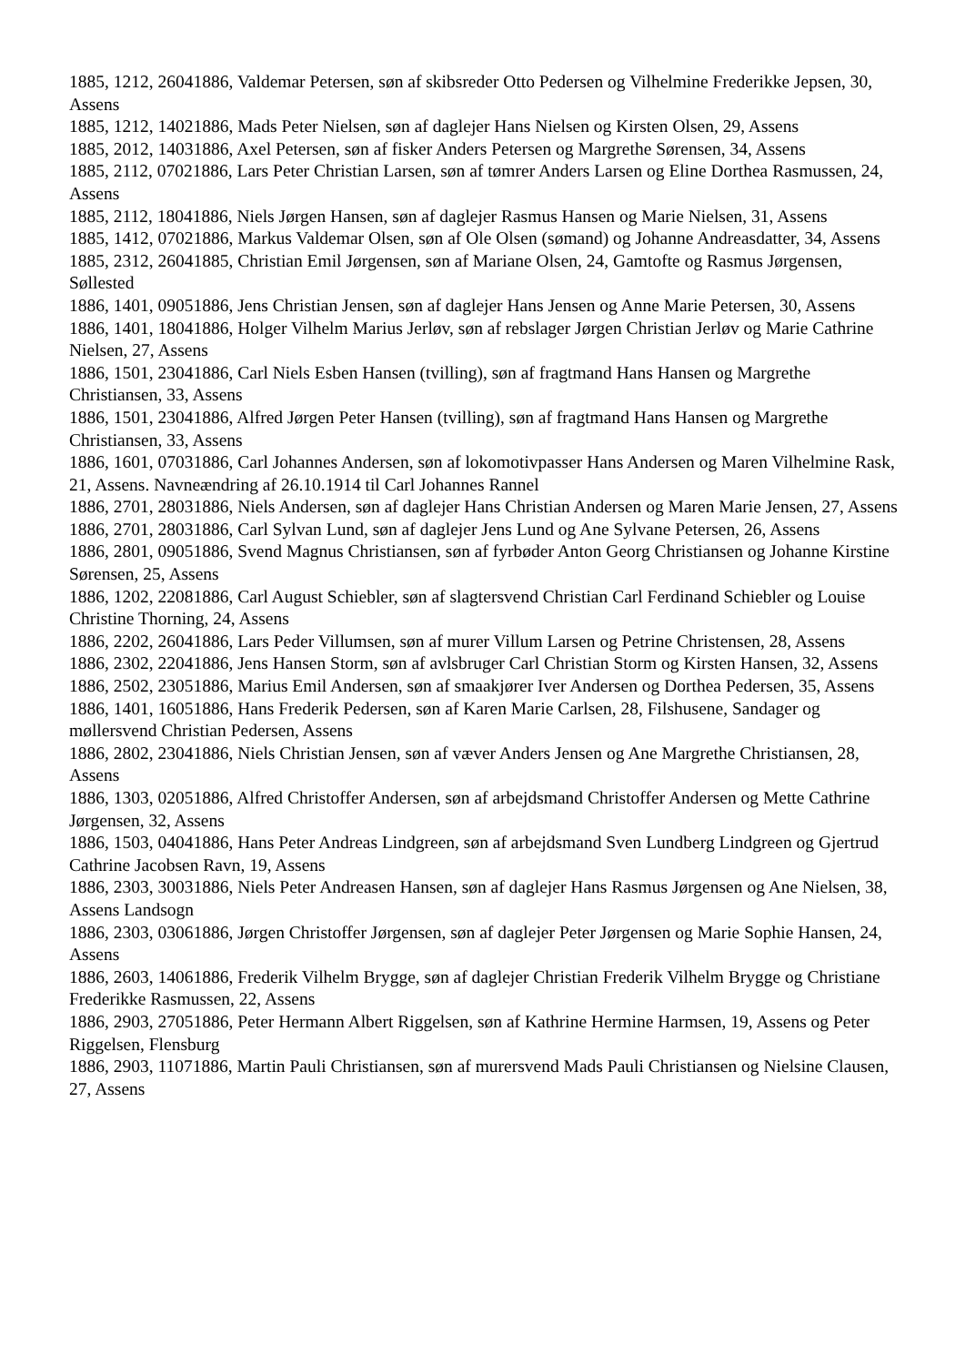1885, 1212, 26041886, Valdemar Petersen, søn af skibsreder Otto Pedersen og Vilhelmine Frederikke Jepsen, 30, Assens
1885, 1212, 14021886, Mads Peter Nielsen, søn af daglejer Hans Nielsen og Kirsten Olsen, 29, Assens
1885, 2012, 14031886, Axel Petersen, søn af fisker Anders Petersen og Margrethe Sørensen, 34, Assens
1885, 2112, 07021886, Lars Peter Christian Larsen, søn af tømrer Anders Larsen og Eline Dorthea Rasmussen, 24, Assens
1885, 2112, 18041886, Niels Jørgen Hansen, søn af daglejer Rasmus Hansen og Marie Nielsen, 31, Assens
1885, 1412, 07021886, Markus Valdemar Olsen, søn af Ole Olsen (sømand) og Johanne Andreasdatter, 34, Assens
1885, 2312, 26041885, Christian Emil Jørgensen, søn af Mariane Olsen, 24, Gamtofte og Rasmus Jørgensen, Søllested
1886, 1401, 09051886, Jens Christian Jensen, søn af daglejer Hans Jensen og Anne Marie Petersen, 30, Assens
1886, 1401, 18041886, Holger Vilhelm Marius Jerløv, søn af rebslager Jørgen Christian Jerløv og Marie Cathrine Nielsen, 27, Assens
1886, 1501, 23041886, Carl Niels Esben Hansen (tvilling), søn af fragtmand Hans Hansen og Margrethe Christiansen, 33, Assens
1886, 1501, 23041886, Alfred Jørgen Peter Hansen (tvilling), søn af fragtmand Hans Hansen og Margrethe Christiansen, 33, Assens
1886, 1601, 07031886, Carl Johannes Andersen, søn af lokomotivpasser Hans Andersen og Maren Vilhelmine Rask, 21, Assens. Navneændring af 26.10.1914 til Carl Johannes Rannel
1886, 2701, 28031886, Niels Andersen, søn af daglejer Hans Christian Andersen og Maren Marie Jensen, 27, Assens
1886, 2701, 28031886, Carl Sylvan Lund, søn af daglejer Jens Lund og Ane Sylvane Petersen, 26, Assens
1886, 2801, 09051886, Svend Magnus Christiansen, søn af fyrbøder Anton Georg Christiansen og Johanne Kirstine Sørensen, 25, Assens
1886, 1202, 22081886, Carl August Schiebler, søn af slagtersvend Christian Carl Ferdinand Schiebler og Louise Christine Thorning, 24, Assens
1886, 2202, 26041886, Lars Peder Villumsen, søn af murer Villum Larsen og Petrine Christensen, 28, Assens
1886, 2302, 22041886, Jens Hansen Storm, søn af avlsbruger Carl Christian Storm og Kirsten Hansen, 32, Assens
1886, 2502, 23051886, Marius Emil Andersen, søn af smaakjører Iver Andersen og Dorthea Pedersen, 35, Assens
1886, 1401, 16051886, Hans Frederik Pedersen, søn af Karen Marie Carlsen, 28, Filshusene, Sandager og møllersvend Christian Pedersen, Assens
1886, 2802, 23041886, Niels Christian Jensen, søn af væver Anders Jensen og Ane Margrethe Christiansen, 28, Assens
1886, 1303, 02051886, Alfred Christoffer Andersen, søn af arbejdsmand Christoffer Andersen og Mette Cathrine Jørgensen, 32, Assens
1886, 1503, 04041886, Hans Peter Andreas Lindgreen, søn af arbejdsmand Sven Lundberg Lindgreen og Gjertrud Cathrine Jacobsen Ravn, 19, Assens
1886, 2303, 30031886, Niels Peter Andreasen Hansen, søn af daglejer Hans Rasmus Jørgensen og Ane Nielsen, 38, Assens Landsogn
1886, 2303, 03061886, Jørgen Christoffer Jørgensen, søn af daglejer Peter Jørgensen og Marie Sophie Hansen, 24, Assens
1886, 2603, 14061886, Frederik Vilhelm Brygge, søn af daglejer Christian Frederik Vilhelm Brygge og Christiane Frederikke Rasmussen, 22, Assens
1886, 2903, 27051886, Peter Hermann Albert Riggelsen, søn af Kathrine Hermine Harmsen, 19, Assens og Peter Riggelsen, Flensburg
1886, 2903, 11071886, Martin Pauli Christiansen, søn af murersvend Mads Pauli Christiansen og Nielsine Clausen, 27, Assens